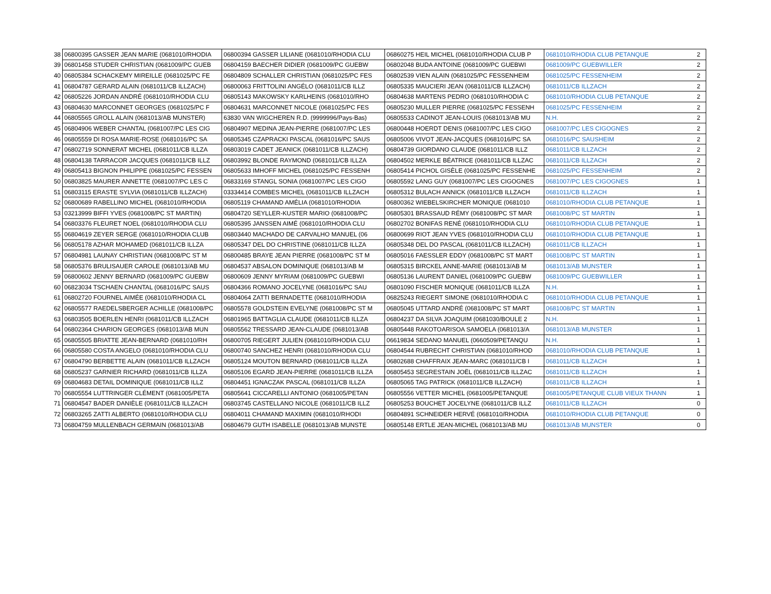| 38 | 06800395 GASSER JEAN MARIE (0681010/RHODIA | 06800394 GASSER LILIANE (0681010/RHODIA CLU | 06860275 HEIL MICHEL (0681010/RHODIA CLUB P | 0681010/RHODIA CLUB PETANQUE | 2 |
| 39 | 06801458 STUDER CHRISTIAN (0681009/PC GUEB | 06804159 BAECHER DIDIER (0681009/PC GUEBW | 06802048 BUDA ANTOINE (0681009/PC GUEBWI | 0681009/PC GUEBWILLER | 2 |
| 40 | 06805384 SCHACKEMY MIREILLE (0681025/PC FE | 06804809 SCHALLER CHRISTIAN (0681025/PC FES | 06802539 VIEN ALAIN (0681025/PC FESSENHEIM | 0681025/PC FESSENHEIM | 2 |
| 41 | 06804787 GERARD ALAIN (0681011/CB ILLZACH) | 06800063 FRITTOLINI ANGÉLO (0681011/CB ILLZ | 06805335 MAUCIERI JEAN (0681011/CB ILLZACH) | 0681011/CB ILLZACH | 2 |
| 42 | 06805226 JORDAN ANDRÉ (0681010/RHODIA CLU | 06805143 MAKOWSKY KARLHEINS (0681010/RHO | 06804638 MARTENS PEDRO (0681010/RHODIA C | 0681010/RHODIA CLUB PETANQUE | 2 |
| 43 | 06804630 MARCONNET GEORGES (0681025/PC F | 06804631 MARCONNET NICOLE (0681025/PC FES | 06805230 MULLER PIERRE (0681025/PC FESSENH | 0681025/PC FESSENHEIM | 2 |
| 44 | 06805565 GROLL ALAIN (0681013/AB MUNSTER) | 63830 VAN WIGCHEREN R.D. (9999996/Pays-Bas) | 06805533 CADINOT JEAN-LOUIS (0681013/AB MU | N.H. | 2 |
| 45 | 06804906 WEBER CHANTAL (0681007/PC LES CIG | 06804907 MEDINA JEAN-PIERRE (0681007/PC LES | 06800448 HOERDT DENIS (0681007/PC LES CIGO | 0681007/PC LES CIGOGNES | 2 |
| 46 | 06805559 DI ROSA MARIE-ROSE (0681016/PC SA | 06805345 CZAPRACKI PASCAL (0681016/PC SAUS | 06805006 VIVOT JEAN-JACQUES (0681016/PC SA | 0681016/PC SAUSHEIM | 2 |
| 47 | 06802719 SONNERAT MICHEL (0681011/CB ILLZA | 06803019 CADET JEANICK (0681011/CB ILLZACH) | 06804739 GIORDANO CLAUDE (0681011/CB ILLZ | 0681011/CB ILLZACH | 2 |
| 48 | 06804138 TARRACOR JACQUES (0681011/CB ILLZ | 06803992 BLONDE RAYMOND (0681011/CB ILLZA | 06804502 MERKLE BÉATRICE (0681011/CB ILLZAC | 0681011/CB ILLZACH | 2 |
| 49 | 06805413 BIGNON PHILIPPE (0681025/PC FESSEN | 06805633 IMHOFF MICHEL (0681025/PC FESSENH | 06805414 PICHOL GISÈLE (0681025/PC FESSENHE | 0681025/PC FESSENHEIM | 2 |
| 50 | 06803825 MAURER ANNETTE (0681007/PC LES C | 06833169 STANGL SONIA (0681007/PC LES CIGO | 06805592 LANG GUY (0681007/PC LES CIGOGNES | 0681007/PC LES CIGOGNES | 1 |
| 51 | 06803115 ERASTE SYLVIA (0681011/CB ILLZACH) | 03334414 COMBES MICHEL (0681011/CB ILLZACH | 06805312 BULACH ANNICK (0681011/CB ILLZACH | 0681011/CB ILLZACH | 1 |
| 52 | 06800689 RABELLINO MICHEL (0681010/RHODIA | 06805119 CHAMAND AMÉLIA (0681010/RHODIA | 06800362 WIEBELSKIRCHER MONIQUE (0681010 | 0681010/RHODIA CLUB PETANQUE | 1 |
| 53 | 03213999 BIFFI YVES (0681008/PC ST MARTIN) | 06804720 SEYLLER-KUSTER MARIO (0681008/PC | 06805301 BRASSAUD RÉMY (0681008/PC ST MAR | 0681008/PC ST MARTIN | 1 |
| 54 | 06803376 FLEURET NOEL (0681010/RHODIA CLU | 06805395 JANSSEN AIMÉ (0681010/RHODIA CLU | 06802702 BONIFAS RENÉ (0681010/RHODIA CLU | 0681010/RHODIA CLUB PETANQUE | 1 |
| 55 | 06804619 ZEYER SERGE (0681010/RHODIA CLUB | 06803440 MACHADO DE CARVALHO MANUEL (06 | 06800699 RIOT JEAN YVES (0681010/RHODIA CLU | 0681010/RHODIA CLUB PETANQUE | 1 |
| 56 | 06805178 AZHAR MOHAMED (0681011/CB ILLZA | 06805347 DEL DO CHRISTINE (0681011/CB ILLZA | 06805348 DEL DO PASCAL (0681011/CB ILLZACH) | 0681011/CB ILLZACH | 1 |
| 57 | 06804981 LAUNAY CHRISTIAN (0681008/PC ST M | 06800485 BRAYE JEAN PIERRE (0681008/PC ST M | 06805016 FAESSLER EDDY (0681008/PC ST MART | 0681008/PC ST MARTIN | 1 |
| 58 | 06805376 BRULISAUER CAROLE (0681013/AB MU | 06804537 ABSALON DOMINIQUE (0681013/AB M | 06805315 BIRCKEL ANNE-MARIE (0681013/AB M | 0681013/AB MUNSTER | 1 |
| 59 | 06800602 JENNY BERNARD (0681009/PC GUEBW | 06800609 JENNY MYRIAM (0681009/PC GUEBWI | 06805136 LAURENT DANIEL (0681009/PC GUEBW | 0681009/PC GUEBWILLER | 1 |
| 60 | 06823034 TSCHAEN CHANTAL (0681016/PC SAUS | 06804366 ROMANO JOCELYNE (0681016/PC SAU | 06801090 FISCHER MONIQUE (0681011/CB ILLZA | N.H. | 1 |
| 61 | 06802720 FOURNEL AIMÉE (0681010/RHODIA CL | 06804064 ZATTI BERNADETTE (0681010/RHODIA | 06825243 RIEGERT SIMONE (0681010/RHODIA C | 0681010/RHODIA CLUB PETANQUE | 1 |
| 62 | 06805577 RAEDELSBERGER ACHILLE (0681008/PC | 06805578 GOLDSTEIN EVELYNE (0681008/PC ST M | 06805045 UTTARD ANDRÉ (0681008/PC ST MART | 0681008/PC ST MARTIN | 1 |
| 63 | 06803505 BOERLEN HENRI (0681011/CB ILLZACH | 06801965 BATTAGLIA CLAUDE (0681011/CB ILLZA | 06804237 DA SILVA JOAQUIM (0681030/BOULE 2 | N.H. | 1 |
| 64 | 06802364 CHARION GEORGES (0681013/AB MUN | 06805562 TRESSARD JEAN-CLAUDE (0681013/AB | 06805448 RAKOTOARISOA SAMOELA (0681013/A | 0681013/AB MUNSTER | 1 |
| 65 | 06805505 BRIATTE JEAN-BERNARD (0681010/RH | 06800705 RIEGERT JULIEN (0681010/RHODIA CLU | 06619834 SEDANO MANUEL (0660509/PETANQU | N.H. | 1 |
| 66 | 06805580 COSTA ANGELO (0681010/RHODIA CLU | 06800740 SANCHEZ HENRI (0681010/RHODIA CLU | 06804544 RUBRECHT CHRISTIAN (0681010/RHOD | 0681010/RHODIA CLUB PETANQUE | 1 |
| 67 | 06804790 BERBETTE ALAIN (0681011/CB ILLZACH | 06805124 MOUTON BERNARD (0681011/CB ILLZA | 06802688 CHAFFRAIX JEAN-MARC (0681011/CB I | 0681011/CB ILLZACH | 1 |
| 68 | 06805237 GARNIER RICHARD (0681011/CB ILLZA | 06805106 EGARD JEAN-PIERRE (0681011/CB ILLZA | 06805453 SEGRESTAIN JOËL (0681011/CB ILLZAC | 0681011/CB ILLZACH | 1 |
| 69 | 06804683 DETAIL DOMINIQUE (0681011/CB ILLZ | 06804451 IGNACZAK PASCAL (0681011/CB ILLZA | 06805065 TAG PATRICK (0681011/CB ILLZACH) | 0681011/CB ILLZACH | 1 |
| 70 | 06805554 LUTTRINGER CLÉMENT (0681005/PETA | 06805641 CICCARELLI ANTONIO (0681005/PETAN | 06805556 VETTER MICHEL (0681005/PETANQUE | 0681005/PETANQUE CLUB VIEUX THANN | 1 |
| 71 | 06804547 BADER DANIÈLE (0681011/CB ILLZACH | 06803745 CASTELLANO NICOLE (0681011/CB ILLZ | 06805253 BOUCHET JOCELYNE (0681011/CB ILLZ | 0681011/CB ILLZACH | 0 |
| 72 | 06803265 ZATTI ALBERTO (0681010/RHODIA CLU | 06804011 CHAMAND MAXIMIN (0681010/RHODI | 06804891 SCHNEIDER HERVÉ (0681010/RHODIA | 0681010/RHODIA CLUB PETANQUE | 0 |
| 73 | 06804759 MULLENBACH GERMAIN (0681013/AB | 06804679 GUTH ISABELLE (0681013/AB MUNSTE | 06805148 ERTLE JEAN-MICHEL (0681013/AB MU | 0681013/AB MUNSTER | 0 |